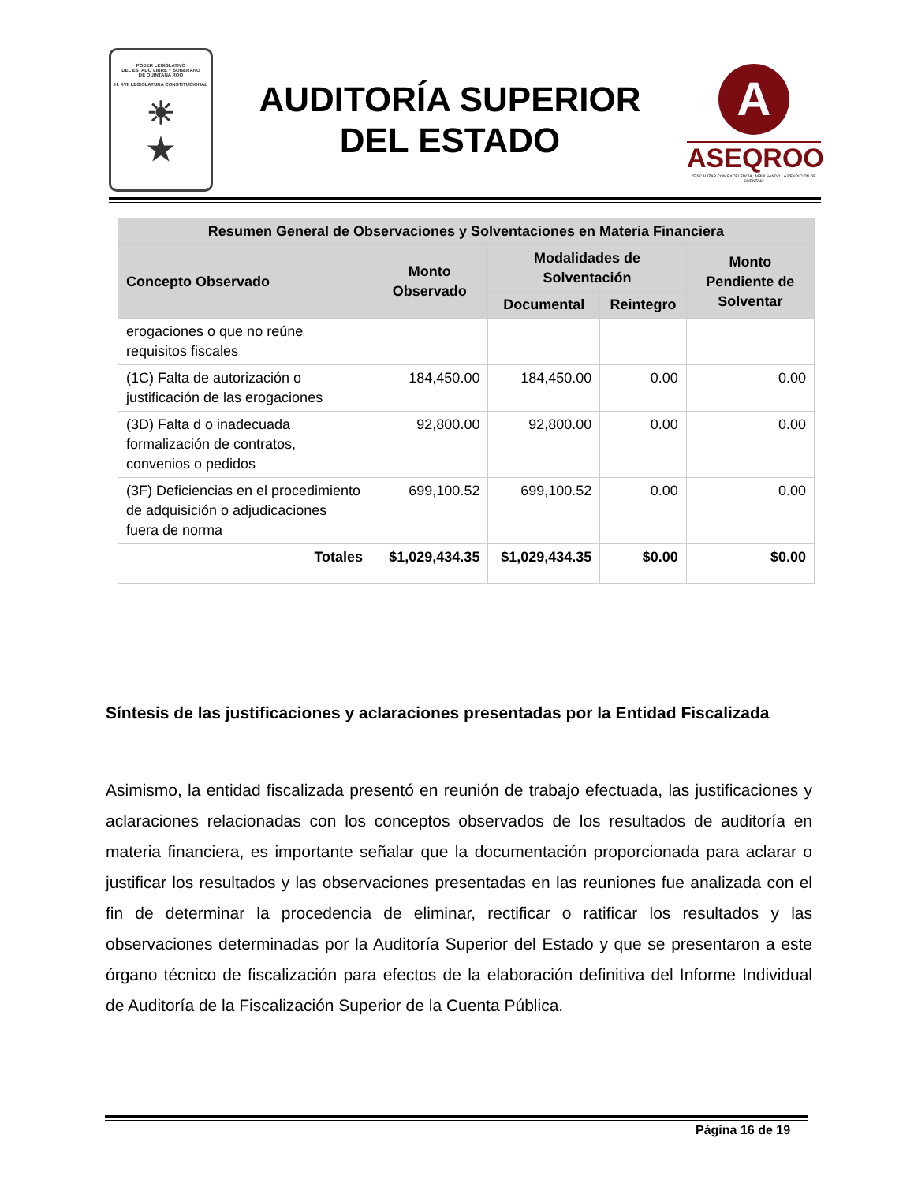PODER LEGISLATIVO
DEL ESTADO LIBRE Y SOBERANO
DE QUINTANA ROO
H. XVII LEGISLATURA CONSTITUCIONAL
☀
★
AUDITORÍA SUPERIOR
DEL ESTADO
A
ASEQROO
"FISCALIZAR CON EXCELENCIA, IMPULSANDO LA RENDICIÓN DE CUENTAS"
| Resumen General de Observaciones y Solventaciones en Materia Financiera | | | | |
| --- | --- | --- | --- | --- |
| Concepto Observado | Monto Observado | Modalidades de Solventación | | Monto Pendiente de Solventar |
| | | Documental | Reintegro | |
| erogaciones o que no reúne requisitos fiscales | | | | |
| (1C) Falta de autorización o justificación de las erogaciones | 184,450.00 | 184,450.00 | 0.00 | 0.00 |
| (3D) Falta d o inadecuada formalización de contratos, convenios o pedidos | 92,800.00 | 92,800.00 | 0.00 | 0.00 |
| (3F) Deficiencias en el procedimiento de adquisición o adjudicaciones fuera de norma | 699,100.52 | 699,100.52 | 0.00 | 0.00 |
| Totales | $1,029,434.35 | $1,029,434.35 | $0.00 | $0.00 |
Síntesis de las justificaciones y aclaraciones presentadas por la Entidad Fiscalizada
Asimismo, la entidad fiscalizada presentó en reunión de trabajo efectuada, las justificaciones y aclaraciones relacionadas con los conceptos observados de los resultados de auditoría en materia financiera, es importante señalar que la documentación proporcionada para aclarar o justificar los resultados y las observaciones presentadas en las reuniones fue analizada con el fin de determinar la procedencia de eliminar, rectificar o ratificar los resultados y las observaciones determinadas por la Auditoría Superior del Estado y que se presentaron a este órgano técnico de fiscalización para efectos de la elaboración definitiva del Informe Individual de Auditoría de la Fiscalización Superior de la Cuenta Pública.
Página 16 de 19